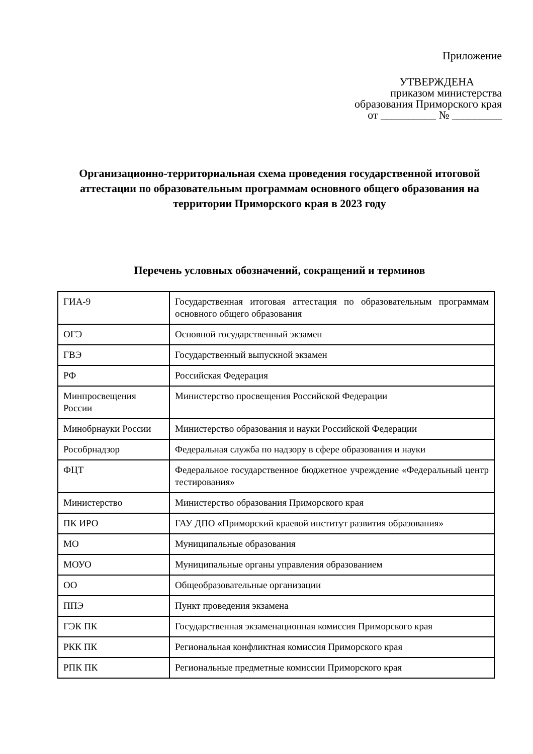Приложение
УТВЕРЖДЕНА
приказом министерства
образования Приморского края
от __________ № _________
Организационно-территориальная схема проведения государственной итоговой аттестации по образовательным программам основного общего образования на территории Приморского края в 2023 году
Перечень условных обозначений, сокращений и терминов
| ГИА-9 | Государственная итоговая аттестация по образовательным программам основного общего образования |
| ОГЭ | Основной государственный экзамен |
| ГВЭ | Государственный выпускной экзамен |
| РФ | Российская Федерация |
| Минпросвещения России | Министерство просвещения Российской Федерации |
| Минобрнауки России | Министерство образования и науки Российской Федерации |
| Рособрнадзор | Федеральная служба по надзору в сфере образования и науки |
| ФЦТ | Федеральное государственное бюджетное учреждение «Федеральный центр тестирования» |
| Министерство | Министерство образования Приморского края |
| ПК ИРО | ГАУ ДПО «Приморский краевой институт развития образования» |
| МО | Муниципальные образования |
| МОУО | Муниципальные органы управления образованием |
| ОО | Общеобразовательные организации |
| ППЭ | Пункт проведения экзамена |
| ГЭК ПК | Государственная экзаменационная комиссия Приморского края |
| РКК ПК | Региональная конфликтная комиссия Приморского края |
| РПК ПК | Региональные предметные комиссии Приморского края |